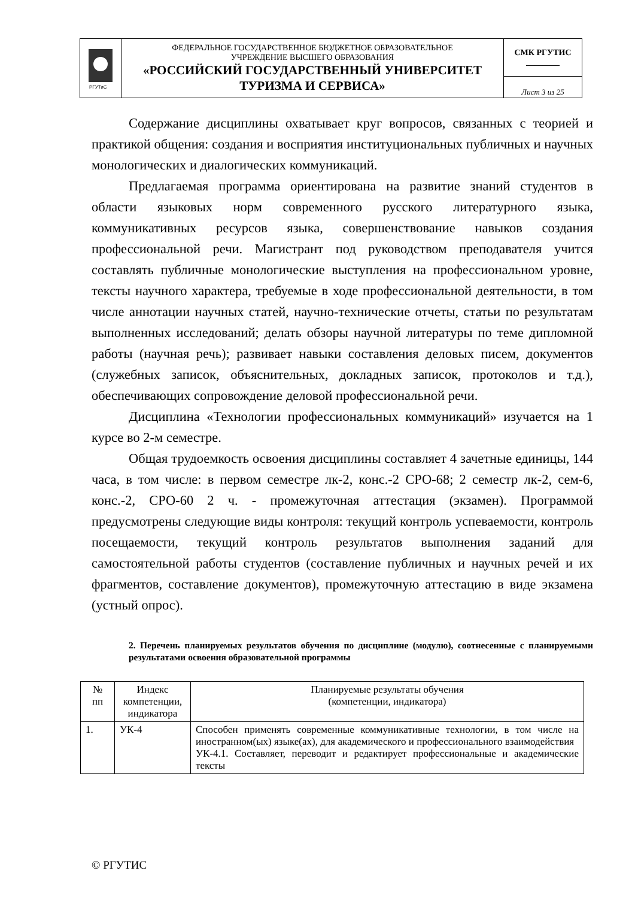| РГУТиС | ФЕДЕРАЛЬНОЕ ГОСУДАРСТВЕННОЕ БЮДЖЕТНОЕ ОБРАЗОВАТЕЛЬНОЕ УЧРЕЖДЕНИЕ ВЫСШЕГО ОБРАЗОВАНИЯ «РОССИЙСКИЙ ГОСУДАРСТВЕННЫЙ УНИВЕРСИТЕТ ТУРИЗМА И СЕРВИСА» | СМК РГУТИС ________ |
| | | Лист 3 из 25 |
Содержание дисциплины охватывает круг вопросов, связанных с теорией и практикой общения: создания и восприятия институциональных публичных и научных монологических и диалогических коммуникаций.
Предлагаемая программа ориентирована на развитие знаний студентов в области языковых норм современного русского литературного языка, коммуникативных ресурсов языка, совершенствование навыков создания профессиональной речи. Магистрант под руководством преподавателя учится составлять публичные монологические выступления на профессиональном уровне, тексты научного характера, требуемые в ходе профессиональной деятельности, в том числе аннотации научных статей, научно-технические отчеты, статьи по результатам выполненных исследований; делать обзоры научной литературы по теме дипломной работы (научная речь); развивает навыки составления деловых писем, документов (служебных записок, объяснительных, докладных записок, протоколов и т.д.), обеспечивающих сопровождение деловой профессиональной речи.
Дисциплина «Технологии профессиональных коммуникаций» изучается на 1 курсе во 2-м семестре.
Общая трудоемкость освоения дисциплины составляет 4 зачетные единицы, 144 часа, в том числе: в первом семестре лк-2, конс.-2 СРО-68; 2 семестр лк-2, сем-6, конс.-2, СРО-60 2 ч. - промежуточная аттестация (экзамен). Программой предусмотрены следующие виды контроля: текущий контроль успеваемости, контроль посещаемости, текущий контроль результатов выполнения заданий для самостоятельной работы студентов (составление публичных и научных речей и их фрагментов, составление документов), промежуточную аттестацию в виде экзамена (устный опрос).
2. Перечень планируемых результатов обучения по дисциплине (модулю), соотнесенные с планируемыми результатами освоения образовательной программы
| № пп | Индекс компетенции, индикатора | Планируемые результаты обучения (компетенции, индикатора) |
| --- | --- | --- |
| 1. | УК-4 | Способен применять современные коммуникативные технологии, в том числе на иностранном(ых) языке(ах), для академического и профессионального взаимодействия УК-4.1. Составляет, переводит и редактирует профессиональные и академические тексты |
© РГУТИС